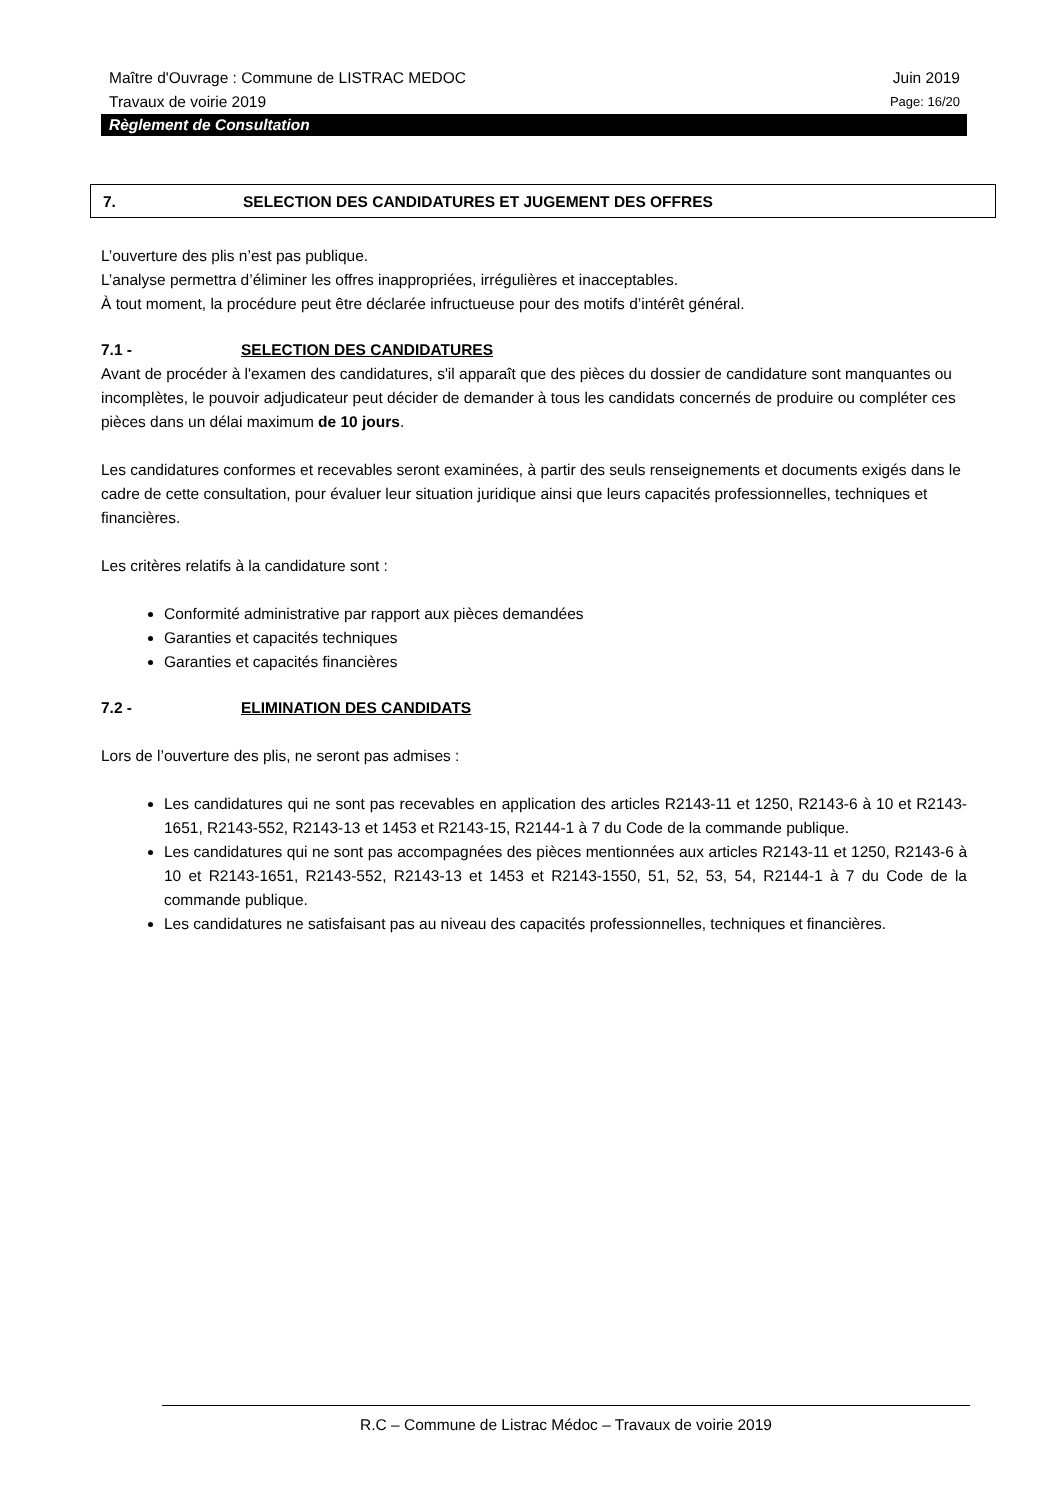Maître d'Ouvrage : Commune de LISTRAC MEDOC Juin 2019
Travaux de voirie 2019 Page: 16/20
Règlement de Consultation
7. SELECTION DES CANDIDATURES ET JUGEMENT DES OFFRES
L’ouverture des plis n’est pas publique.
L’analyse permettra d’éliminer les offres inappropriées, irrégulières et inacceptables.
À tout moment, la procédure peut être déclarée infructueuse pour des motifs d’intérêt général.
7.1 - SELECTION DES CANDIDATURES
Avant de procéder à l'examen des candidatures, s'il apparaît que des pièces du dossier de candidature sont manquantes ou incomplètes, le pouvoir adjudicateur peut décider de demander à tous les candidats concernés de produire ou compléter ces pièces dans un délai maximum de 10 jours.
Les candidatures conformes et recevables seront examinées, à partir des seuls renseignements et documents exigés dans le cadre de cette consultation, pour évaluer leur situation juridique ainsi que leurs capacités professionnelles, techniques et financières.
Les critères relatifs à la candidature sont :
Conformité administrative par rapport aux pièces demandées
Garanties et capacités techniques
Garanties et capacités financières
7.2 - ELIMINATION DES CANDIDATS
Lors de l’ouverture des plis, ne seront pas admises :
Les candidatures qui ne sont pas recevables en application des articles R2143-11 et 1250, R2143-6 à 10 et R2143-1651, R2143-552, R2143-13 et 1453 et R2143-15, R2144-1 à 7 du Code de la commande publique.
Les candidatures qui ne sont pas accompagnées des pièces mentionnées aux articles R2143-11 et 1250, R2143-6 à 10 et R2143-1651, R2143-552, R2143-13 et 1453 et R2143-1550, 51, 52, 53, 54, R2144-1 à 7 du Code de la commande publique.
Les candidatures ne satisfaisant pas au niveau des capacités professionnelles, techniques et financières.
R.C – Commune de Listrac Médoc – Travaux de voirie 2019